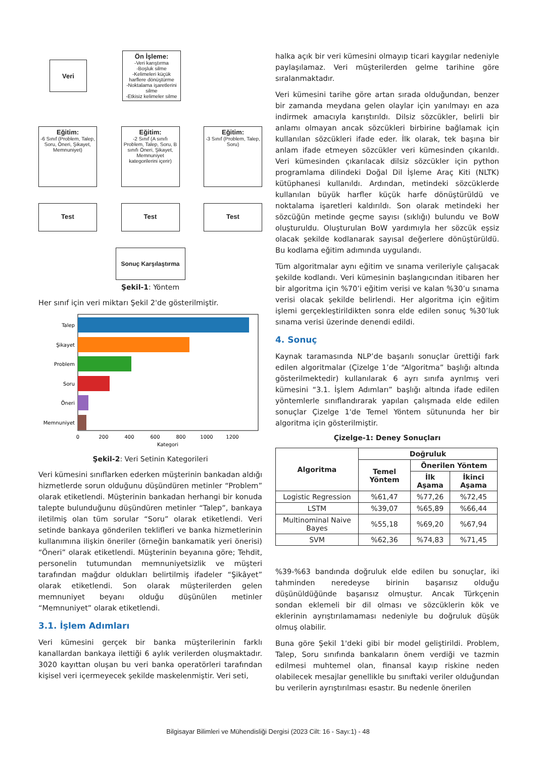Veri
Ön İşleme:
-Veri karıştırma
-Boşluk silme
-Kelimeleri küçük harflere dönüştürme
-Noktalama işaretlerini silme
-Etkisiz kelimeler silme
Eğitim:
-6 Sınıf (Problem, Talep, Soru, Öneri, Şikayet, Memnuniyet)
Eğitim:
-2 Sınıf (A sınıfı Problem, Talep, Soru, B sınıfı Öneri, Şikayet, Memnuniyet kategorilerini içerir)
Eğitim:
-3 Sınıf (Problem, Talep, Soru)
Test Test Test
Sonuç Karşılaştırma
Şekil-1: Yöntem
Her sınıf için veri miktarı Şekil 2'de gösterilmiştir.
Talep
Şikayet
Problem
Soru
Öneri
Memnuniyet
0
200
400
600
800
1000
1200
Kategori
Şekil-2: Veri Setinin Kategorileri
Veri kümesini sınıflarken ederken müşterinin bankadan aldığı hizmetlerde sorun olduğunu düşündüren metinler “Problem” olarak etiketlendi. Müşterinin bankadan herhangi bir konuda talepte bulunduğunu düşündüren metinler “Talep”, bankaya iletilmiş olan tüm sorular “Soru” olarak etiketlendi. Veri setinde bankaya gönderilen teklifleri ve banka hizmetlerinin kullanımına ilişkin öneriler (örneğin bankamatik yeri önerisi) “Öneri” olarak etiketlendi. Müşterinin beyanına göre; Tehdit, personelin tutumundan memnuniyetsizlik ve müşteri tarafından mağdur oldukları belirtilmiş ifadeler “Şikâyet” olarak etiketlendi. Son olarak müşterilerden gelen memnuniyet beyanı olduğu düşünülen metinler “Memnuniyet” olarak etiketlendi.
3.1. İşlem Adımları
Veri kümesini gerçek bir banka müşterilerinin farklı kanallardan bankaya ilettiği 6 aylık verilerden oluşmaktadır. 3020 kayıttan oluşan bu veri banka operatörleri tarafından kişisel veri içermeyecek şekilde maskelenmiştir. Veri seti,
halka açık bir veri kümesini olmayıp ticari kaygılar nedeniyle paylaşılamaz. Veri müşterilerden gelme tarihine göre sıralanmaktadır.
Veri kümesini tarihe göre artan sırada olduğundan, benzer bir zamanda meydana gelen olaylar için yanılmayı en aza indirmek amacıyla karıştırıldı. Dilsiz sözcükler, belirli bir anlamı olmayan ancak sözcükleri birbirine bağlamak için kullanılan sözcükleri ifade eder. İlk olarak, tek başına bir anlam ifade etmeyen sözcükler veri kümesinden çıkarıldı. Veri kümesinden çıkarılacak dilsiz sözcükler için python programlama dilindeki Doğal Dil İşleme Araç Kiti (NLTK) kütüphanesi kullanıldı. Ardından, metindeki sözcüklerde kullanılan büyük harfler küçük harfe dönüştürüldü ve noktalama işaretleri kaldırıldı. Son olarak metindeki her sözcüğün metinde geçme sayısı (sıklığı) bulundu ve BoW oluşturuldu. Oluşturulan BoW yardımıyla her sözcük eşsiz olacak şekilde kodlanarak sayısal değerlere dönüştürüldü. Bu kodlama eğitim adımında uygulandı.
Tüm algoritmalar aynı eğitim ve sınama verileriyle çalışacak şekilde kodlandı. Veri kümesinin başlangıcından itibaren her bir algoritma için %70’i eğitim verisi ve kalan %30’u sınama verisi olacak şekilde belirlendi. Her algoritma için eğitim işlemi gerçekleştirildikten sonra elde edilen sonuç %30’luk sınama verisi üzerinde denendi edildi.
4. Sonuç
Kaynak taramasında NLP’de başarılı sonuçlar ürettiği fark edilen algoritmalar (Çizelge 1’de “Algoritma” başlığı altında gösterilmektedir) kullanılarak 6 ayrı sınıfa ayrılmış veri kümesini “3.1. İşlem Adımları” başlığı altında ifade edilen yöntemlerle sınıflandırarak yapılan çalışmada elde edilen sonuçlar Çizelge 1'de Temel Yöntem sütununda her bir algoritma için gösterilmiştir.
Çizelge-1: Deney Sonuçları
| Algoritma | Doğruluk | | |
| --- | --- | --- | --- |
| | Temel Yöntem | Önerilen Yöntem | |
| | | İlk Aşama | İkinci Aşama |
| Logistic Regression | %61,47 | %77,26 | %72,45 |
| LSTM | %39,07 | %65,89 | %66,44 |
| Multinominal Naive Bayes | %55,18 | %69,20 | %67,94 |
| SVM | %62,36 | %74,83 | %71,45 |
%39-%63 bandında doğruluk elde edilen bu sonuçlar, iki tahminden neredeyse birinin başarısız olduğu düşünüldüğünde başarısız olmuştur. Ancak Türkçenin sondan eklemeli bir dil olması ve sözcüklerin kök ve eklerinin ayrıştırılamaması nedeniyle bu doğruluk düşük olmuş olabilir.
Buna göre Şekil 1'deki gibi bir model geliştirildi. Problem, Talep, Soru sınıfında bankaların önem verdiği ve tazmin edilmesi muhtemel olan, finansal kayıp riskine neden olabilecek mesajlar genellikle bu sınıftaki veriler olduğundan bu verilerin ayrıştırılması esastır. Bu nedenle önerilen
Bilgisayar Bilimleri ve Mühendisliği Dergisi (2023 Cilt: 16 - Sayı:1) - 48